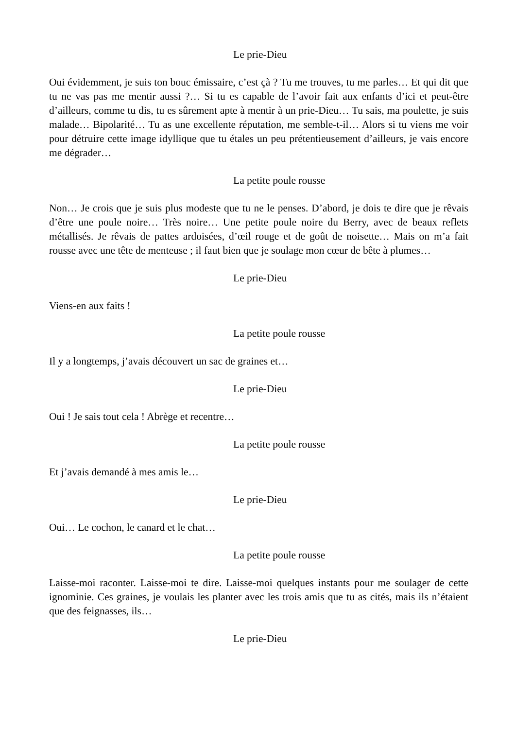Le prie-Dieu
Oui évidemment, je suis ton bouc émissaire, c’est çà ? Tu me trouves, tu me parles… Et qui dit que tu ne vas pas me mentir aussi ?… Si tu es capable de l’avoir fait aux enfants d’ici et peut-être d’ailleurs, comme tu dis, tu es sûrement apte à mentir à un prie-Dieu… Tu sais, ma poulette, je suis malade… Bipolarité… Tu as une excellente réputation, me semble-t-il… Alors si tu viens me voir pour détruire cette image idyllique que tu étales un peu prétentieusement d’ailleurs, je vais encore me dégrader…
La petite poule rousse
Non… Je crois que je suis plus modeste que tu ne le penses. D’abord, je dois te dire que je rêvais d’être une poule noire… Très noire… Une petite poule noire du Berry, avec de beaux reflets métallisés. Je rêvais de pattes ardoisées, d’œil rouge et de goût de noisette… Mais on m’a fait rousse avec une tête de menteuse ; il faut bien que je soulage mon cœur de bête à plumes…
Le prie-Dieu
Viens-en aux faits !
La petite poule rousse
Il y a longtemps, j’avais découvert un sac de graines et…
Le prie-Dieu
Oui ! Je sais tout cela ! Abrège et recentre…
La petite poule rousse
Et j’avais demandé à mes amis le…
Le prie-Dieu
Oui… Le cochon, le canard et le chat…
La petite poule rousse
Laisse-moi raconter. Laisse-moi te dire. Laisse-moi quelques instants pour me soulager de cette ignominie. Ces graines, je voulais les planter avec les trois amis que tu as cités, mais ils n’étaient que des feignasses, ils…
Le prie-Dieu